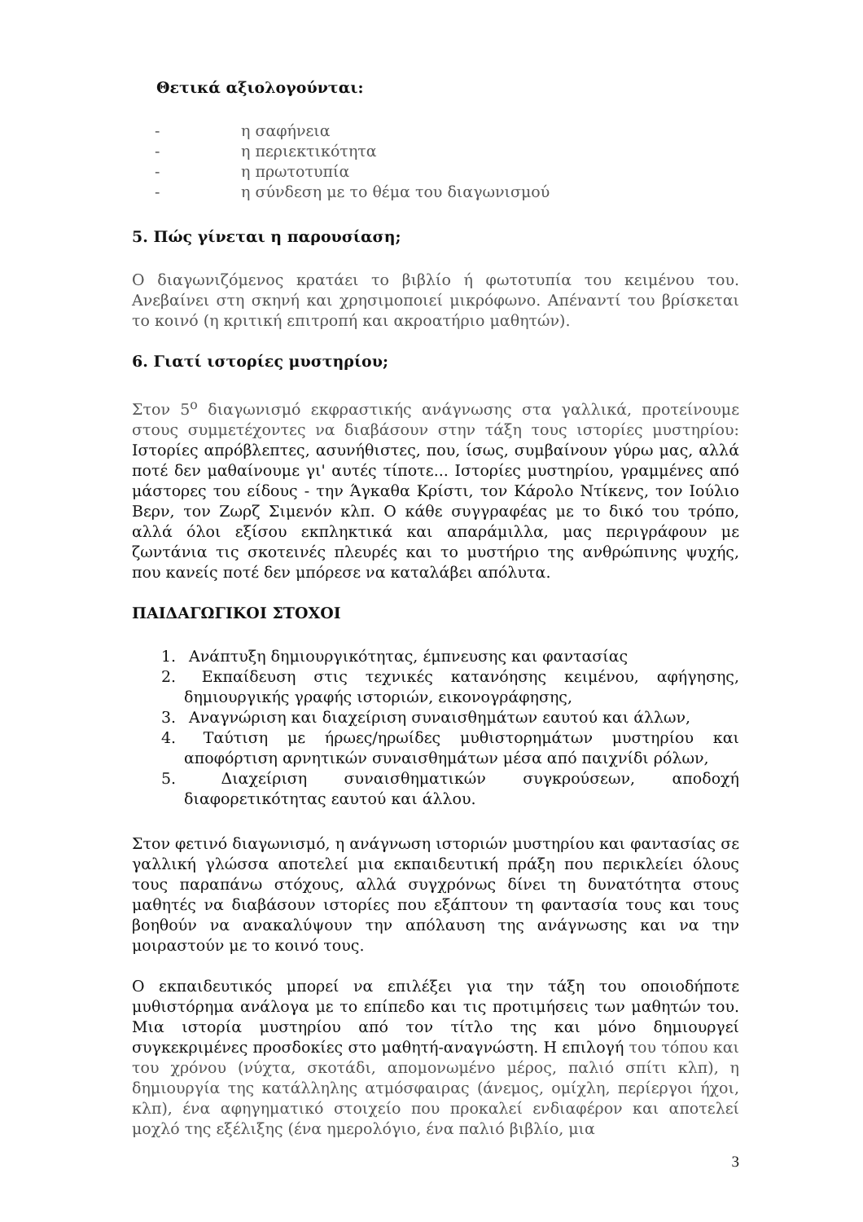Θετικά αξιολογούνται:
- η σαφήνεια
- η περιεκτικότητα
- η πρωτοτυπία
- η σύνδεση με το θέμα του διαγωνισμού
5. Πώς γίνεται η παρουσίαση;
Ο διαγωνιζόμενος κρατάει το βιβλίο ή φωτοτυπία του κειμένου του. Ανεβαίνει στη σκηνή και χρησιμοποιεί μικρόφωνο. Απέναντί του βρίσκεται το κοινό (η κριτική επιτροπή και ακροατήριο μαθητών).
6. Γιατί ιστορίες μυστηρίου;
Στον 5<sup>ο</sup> διαγωνισμό εκφραστικής ανάγνωσης στα γαλλικά, προτείνουμε στους συμμετέχοντες να διαβάσουν στην τάξη τους ιστορίες μυστηρίου: Ιστορίες απρόβλεπτες, ασυνήθιστες, που, ίσως, συμβαίνουν γύρω μας, αλλά ποτέ δεν μαθαίνουμε γι' αυτές τίποτε... Ιστορίες μυστηρίου, γραμμένες από μάστορες του είδους - την Άγκαθα Κρίστι, τον Κάρολο Ντίκενς, τον Ιούλιο Βερν, τον Ζωρζ Σιμενόν κλπ. Ο κάθε συγγραφέας με το δικό του τρόπο, αλλά όλοι εξίσου εκπληκτικά και απαράμιλλα, μας περιγράφουν με ζωντάνια τις σκοτεινές πλευρές και το μυστήριο της ανθρώπινης ψυχής, που κανείς ποτέ δεν μπόρεσε να καταλάβει απόλυτα.
ΠΑΙΔΑΓΩΓΙΚΟΙ ΣΤΟΧΟΙ
1. Ανάπτυξη δημιουργικότητας, έμπνευσης και φαντασίας
2. Εκπαίδευση στις τεχνικές κατανόησης κειμένου, αφήγησης, δημιουργικής γραφής ιστοριών, εικονογράφησης,
3. Αναγνώριση και διαχείριση συναισθημάτων εαυτού και άλλων,
4. Ταύτιση με ήρωες/ηρωίδες μυθιστορημάτων μυστηρίου και αποφόρτιση αρνητικών συναισθημάτων μέσα από παιχνίδι ρόλων,
5. Διαχείριση συναισθηματικών συγκρούσεων, αποδοχή διαφορετικότητας εαυτού και άλλου.
Στον φετινό διαγωνισμό, η ανάγνωση ιστοριών μυστηρίου και φαντασίας σε γαλλική γλώσσα αποτελεί μια εκπαιδευτική πράξη που περικλείει όλους τους παραπάνω στόχους, αλλά συγχρόνως δίνει τη δυνατότητα στους μαθητές να διαβάσουν ιστορίες που εξάπτουν τη φαντασία τους και τους βοηθούν να ανακαλύψουν την απόλαυση της ανάγνωσης και να την μοιραστούν με το κοινό τους.
Ο εκπαιδευτικός μπορεί να επιλέξει για την τάξη του οποιοδήποτε μυθιστόρημα ανάλογα με το επίπεδο και τις προτιμήσεις των μαθητών του. Μια ιστορία μυστηρίου από τον τίτλο της και μόνο δημιουργεί συγκεκριμένες προσδοκίες στο μαθητή-αναγνώστη. Η επιλογή του τόπου και του χρόνου (νύχτα, σκοτάδι, απομονωμένο μέρος, παλιό σπίτι κλπ), η δημιουργία της κατάλληλης ατμόσφαιρας (άνεμος, ομίχλη, περίεργοι ήχοι, κλπ), ένα αφηγηματικό στοιχείο που προκαλεί ενδιαφέρον και αποτελεί μοχλό της εξέλιξης (ένα ημερολόγιο, ένα παλιό βιβλίο, μια
3